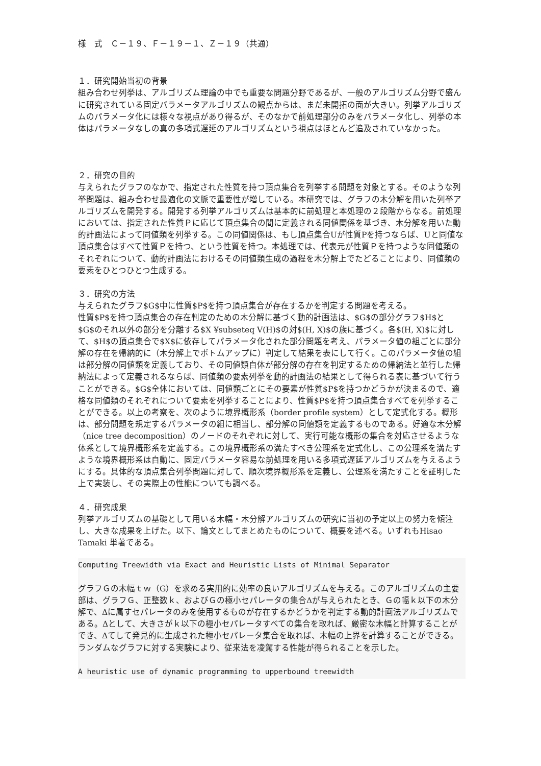様　式　Ｃ－１９、Ｆ－１９－１、Ｚ－１９（共通）
１．研究開始当初の背景
組み合わせ列挙は、アルゴリズム理論の中でも重要な問題分野であるが、一般のアルゴリズム分野で盛んに研究されている固定パラメータアルゴリズムの観点からは、まだ未開拓の面が大きい。列挙アルゴリズムのパラメータ化には様々な視点があり得るが、そのなかで前処理部分のみをパラメータ化し、列挙の本体はパラメータなしの真の多項式遅延のアルゴリズムという視点はほとんど追及されていなかった。
２．研究の目的
与えられたグラフのなかで、指定された性質を持つ頂点集合を列挙する問題を対象とする。そのような列挙問題は、組み合わせ最適化の文脈で重要性が増している。本研究では、グラフの木分解を用いた列挙アルゴリズムを開発する。開発する列挙アルゴリズムは基本的に前処理と本処理の２段階からなる。前処理においては、指定された性質Ｐに応じて頂点集合の間に定義される同値関係を基づき、木分解を用いた動的計画法によって同値類を列挙する。この同値関係は、もし頂点集合Uが性質Pを持つならば、Uと同値な頂点集合はすべて性質Ｐを持つ、という性質を持つ。本処理では、代表元が性質Ｐを持つような同値類のそれぞれについて、動的計画法におけるその同値類生成の過程を木分解上でたどることにより、同値類の要素をひとつひとつ生成する。
３．研究の方法
与えられたグラフ$G$中に性質$P$を持つ頂点集合が存在するかを判定する問題を考える。
性質$P$を持つ頂点集合の存在判定のための木分解に基づく動的計画法は、$G$の部分グラフ$H$と$G$のそれ以外の部分を分離する$X ¥subseteq V(H)$の対$(H, X)$の族に基づく。各$(H, X)$に対して、$H$の頂点集合で$X$に依存してパラメータ化された部分問題を考え、パラメータ値の組ごとに部分解の存在を帰納的に（木分解上でボトムアップに）判定して結果を表にして行く。このパラメータ値の組は部分解の同値類を定義しており、その同値類自体が部分解の存在を判定するための帰納法と並行した帰納法によって定義されるならば、同値類の要素列挙を動的計画法の結果として得られる表に基づいて行うことができる。$G$全体においては、同値類ごとにその要素が性質$P$を持つかどうかが決まるので、適格な同値類のそれぞれについて要素を列挙することにより、性質$P$を持つ頂点集合すべてを列挙することができる。以上の考察を、次のように境界概形系（border profile system）として定式化する。概形は、部分問題を規定するパラメータの組に相当し、部分解の同値類を定義するものである。好適な木分解（nice tree decomposition）のノードのそれぞれに対して、実行可能な概形の集合を対応させるような体系として境界概形系を定義する。この境界概形系の満たすべき公理系を定式化し、この公理系を満たすような境界概形系は自動に、固定パラメータ容易な前処理を用いる多項式遅延アルゴリズムを与えるようにする。具体的な頂点集合列挙問題に対して、順次境界概形系を定義し、公理系を満たすことを証明した上で実装し、その実際上の性能についても調べる。
４．研究成果
列挙アルゴリズムの基礎として用いる木幅・木分解アルゴリズムの研究に当初の予定以上の努力を傾注し、大きな成果を上げた。以下、論文としてまとめたものについて、概要を述べる。いずれもHisao Tamaki 単著である。
Computing Treewidth via Exact and Heuristic Lists of Minimal Separator
グラフＧの木幅ｔｗ（G）を求める実用的に効率の良いアルゴリズムを与える。このアルゴリズムの主要部は、グラフＧ、正整数ｋ、およびＧの極小セパレータの集合Δが与えられたとき、Ｇの幅ｋ以下の木分解で、Δに属すセパレータのみを使用するものが存在するかどうかを判定する動的計画法アルゴリズムである。Δとして、大きさがｋ以下の極小セパレータすべての集合を取れば、厳密な木幅と計算することができ、Δてして発見的に生成された極小セパレータ集合を取れば、木幅の上界を計算することができる。ランダムなグラフに対する実験により、従来法を凌駕する性能が得られることを示した。
A heuristic use of dynamic programming to upperbound treewidth